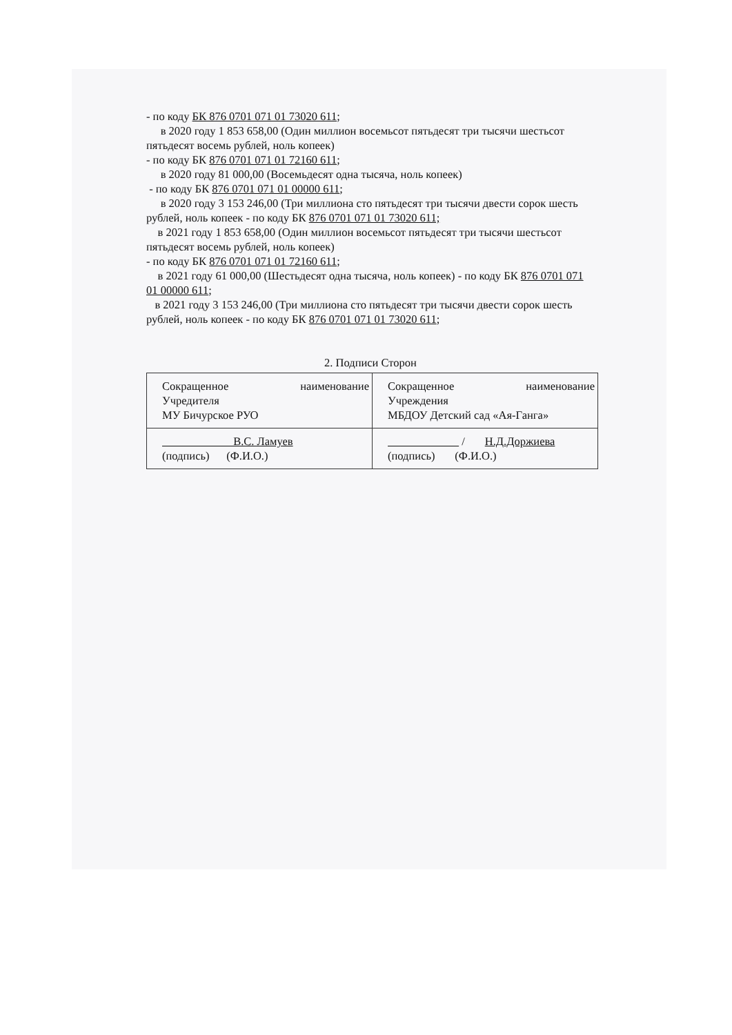- по коду БК 876 0701 071 01 73020 611;
в 2020 году 1 853 658,00 (Один миллион восемьсот пятьдесят три тысячи шестьсот пятьдесят восемь рублей, ноль копеек)
- по коду БК 876 0701 071 01 72160 611;
в 2020 году 81 000,00 (Восемьдесят одна тысяча, ноль копеек)
- по коду БК 876 0701 071 01 00000 611;
в 2020 году 3 153 246,00 (Три миллиона сто пятьдесят три тысячи двести сорок шесть рублей, ноль копеек - по коду БК 876 0701 071 01 73020 611;
в 2021 году 1 853 658,00 (Один миллион восемьсот пятьдесят три тысячи шестьсот пятьдесят восемь рублей, ноль копеек)
- по коду БК 876 0701 071 01 72160 611;
в 2021 году 61 000,00 (Шестьдесят одна тысяча, ноль копеек) - по коду БК 876 0701 071 01 00000 611;
в 2021 году 3 153 246,00 (Три миллиона сто пятьдесят три тысячи двести сорок шесть рублей, ноль копеек - по коду БК 876 0701 071 01 73020 611;
2. Подписи Сторон
| Сокращенное наименование Учредителя МУ Бичурское РУО | Сокращенное наименование Учреждения МБДОУ Детский сад «Ая-Ганга» |
| В.С. Ламуев (подпись) (Ф.И.О.) | / Н.Д.Доржиева (подпись) (Ф.И.О.) |